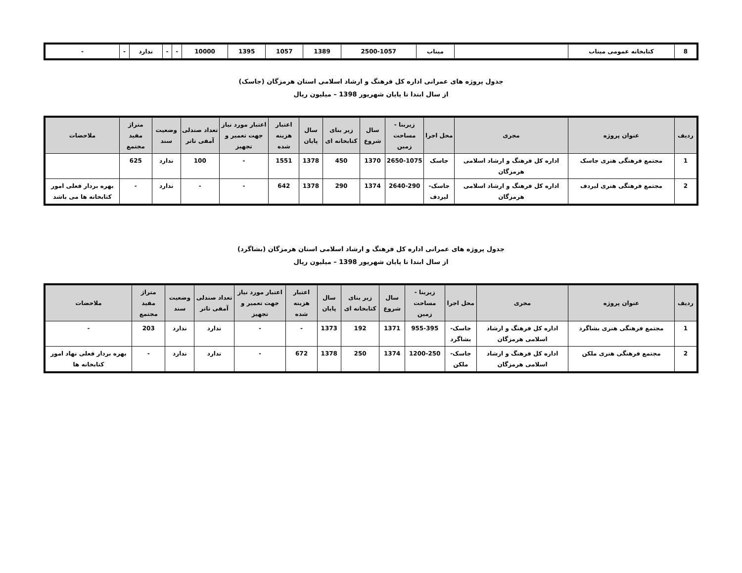| 8 | کتابخانه عمومی میناب | | میناب | 2500-1057 | 1389 | 1057 | 1395 | 10000 | - | - | ندارد | - | - |
جدول پروژه های عمرانی اداره کل فرهنگ و ارشاد اسلامی استان هرمزگان (جاسک)
از سال ابتدا تا پایان شهریور 1398 – میلیون ریال
| ردیف | عنوان پروژه | مجری | محل اجرا | زیربنا - مساحت زمین | سال شروع | زیر بنای کتابخانه ای | سال پایان | اعتبار هزینه شده | اعتبار مورد نیاز جهت تعمیر و تجهیز | تعداد صندلی آمفی تاتر | وضعیت سند | متراژ مفید مجتمع | ملاحضات |
| --- | --- | --- | --- | --- | --- | --- | --- | --- | --- | --- | --- | --- | --- |
| 1 | مجتمع فرهنگی هنری جاسک | اداره کل فرهنگ و ارشاد اسلامی هرمزگان | جاسک | 2650-1075 | 1370 | 450 | 1378 | 1551 | - | 100 | ندارد | 625 | |
| 2 | مجتمع فرهنگی هنری لیردف | اداره کل فرهنگ و ارشاد اسلامی هرمزگان | جاسک- لیردف | 2640-290 | 1374 | 290 | 1378 | 642 | - | - | ندارد | - | بهره بردار فعلی امور کتابخانه ها می باشد |
جدول پروژه های عمرانی اداره کل فرهنگ و ارشاد اسلامی استان هرمزگان (بشاگرد)
از سال ابتدا تا پایان شهریور 1398 – میلیون ریال
| ردیف | عنوان پروژه | مجری | محل اجرا | زیربنا - مساحت زمین | سال شروع | زیر بنای کتابخانه ای | سال پایان | اعتبار هزینه شده | اعتبار مورد نیاز جهت تعمیر و تجهیز | تعداد صندلی آمفی تاتر | وضعیت سند | متراژ مفید مجتمع | ملاحضات |
| --- | --- | --- | --- | --- | --- | --- | --- | --- | --- | --- | --- | --- | --- |
| 1 | مجتمع فرهنگی هنری بشاگرد | اداره کل فرهنگ و ارشاد اسلامی هرمزگان | جاسک- بشاگرد | 955-395 | 1371 | 192 | 1373 | - | - | ندارد | ندارد | 203 | - |
| 2 | مجتمع فرهنگی هنری ملکن | اداره کل فرهنگ و ارشاد اسلامی هرمزگان | جاسک- ملکن | 1200-250 | 1374 | 250 | 1378 | 672 | - | ندارد | ندارد | - | بهره بردار فعلی نهاد امور کتابخانه ها |